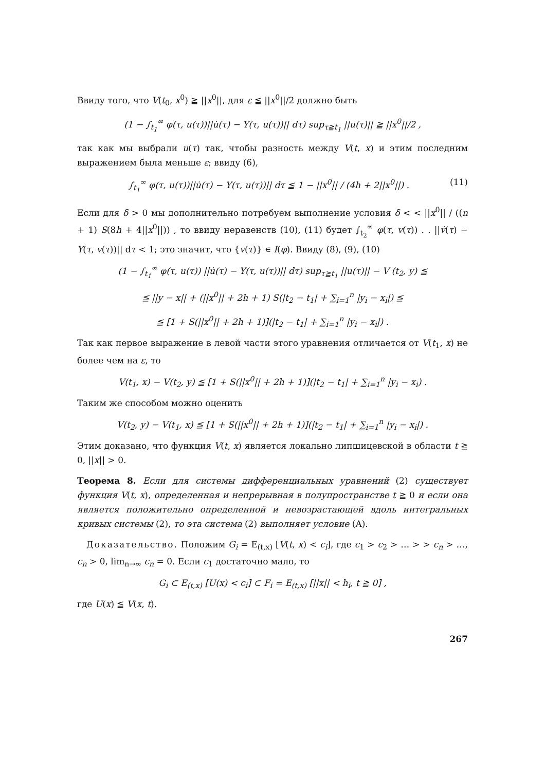Ввиду того, что V(t<sub>0</sub>, x<sup>0</sup>) ≧ ||x<sup>0</sup>||, для ε ≦ ||x<sup>0</sup>||/2 должно быть
(1 − ∫<sub>t<sub>1</sub></sub><sup>∞</sup> φ(τ, u(τ))||u̇(τ) − Y(τ, u(τ))|| dτ) sup<sub>τ≧t<sub>1</sub></sub> ||u(τ)|| ≧ ||x<sup>0</sup>||/2 ,
так как мы выбрали u(τ) так, чтобы разность между V(t, x) и этим последним выражением была меньше ε; ввиду (6),
∫<sub>t<sub>1</sub></sub><sup>∞</sup> φ(τ, u(τ))||u̇(τ) − Y(τ, u(τ))|| dτ ≦ 1 − ||x<sup>0</sup>|| / (4h + 2||x<sup>0</sup>||) . (11)
Если для δ > 0 мы дополнительно потребуем выполнение условия δ < < ||x<sup>0</sup>|| / ((n + 1) S(8h + 4||x<sup>0</sup>||)) , то ввиду неравенств (10), (11) будет ∫<sub>t<sub>2</sub></sub><sup>∞</sup> φ(τ, v(τ)) . . ||v̇(τ) − Y(τ, v(τ))|| dτ < 1; это значит, что {v(τ)} ∊ I(φ). Ввиду (8), (9), (10)
(1 − ∫<sub>t<sub>1</sub></sub><sup>∞</sup> φ(τ, u(τ)) ||u̇(τ) − Y(τ, u(τ))|| dτ) sup<sub>τ≧t<sub>1</sub></sub> ||u(τ)|| − V (t<sub>2</sub>, y) ≦
≦ ||y − x|| + (||x<sup>0</sup>|| + 2h + 1) S(|t<sub>2</sub> − t<sub>1</sub>| + ∑<sub>i=1</sub><sup>n</sup> |y<sub>i</sub> − x<sub>i</sub>|) ≦
≦ [1 + S(||x<sup>0</sup>|| + 2h + 1)](|t<sub>2</sub> − t<sub>1</sub>| + ∑<sub>i=1</sub><sup>n</sup> |y<sub>i</sub> − x<sub>i</sub>|) .
Так как первое выражение в левой части этого уравнения отличается от V(t<sub>1</sub>, x) не более чем на ε, то
V(t<sub>1</sub>, x) − V(t<sub>2</sub>, y) ≦ [1 + S(||x<sup>0</sup>|| + 2h + 1)](|t<sub>2</sub> − t<sub>1</sub>| + ∑<sub>i=1</sub><sup>n</sup> |y<sub>i</sub> − x<sub>i</sub>) .
Таким же способом можно оценить
V(t<sub>2</sub>, y) − V(t<sub>1</sub>, x) ≦ [1 + S(||x<sup>0</sup>|| + 2h + 1)](|t<sub>2</sub> − t<sub>1</sub>| + ∑<sub>i=1</sub><sup>n</sup> |y<sub>i</sub> − x<sub>i</sub>|) .
Этим доказано, что функция V(t, x) является локально липшицевской в области t ≧ 0, ||x|| > 0.
Теорема 8. Если для системы дифференциальных уравнений (2) существует функция V(t, x), определенная и непрерывная в полупространстве t ≧ 0 и если она является положительно определенной и невозрастающей вдоль интегральных кривых системы (2), то эта система (2) выполняет условие (A).
Доказательство. Положим G<sub>i</sub> = E<sub>(t,x)</sub> [V(t, x) < c<sub>i</sub>], где c<sub>1</sub> > c<sub>2</sub> > … > > c<sub>n</sub> > …, c<sub>n</sub> > 0, lim<sub>n→∞</sub> c<sub>n</sub> = 0. Если c<sub>1</sub> достаточно мало, то
G<sub>i</sub> ⊂ E<sub>(t,x)</sub> [U(x) < c<sub>i</sub>] ⊂ F<sub>i</sub> = E<sub>(t,x)</sub> [||x|| < h<sub>i</sub>, t ≧ 0] ,
где U(x) ≦ V(x, t).
267